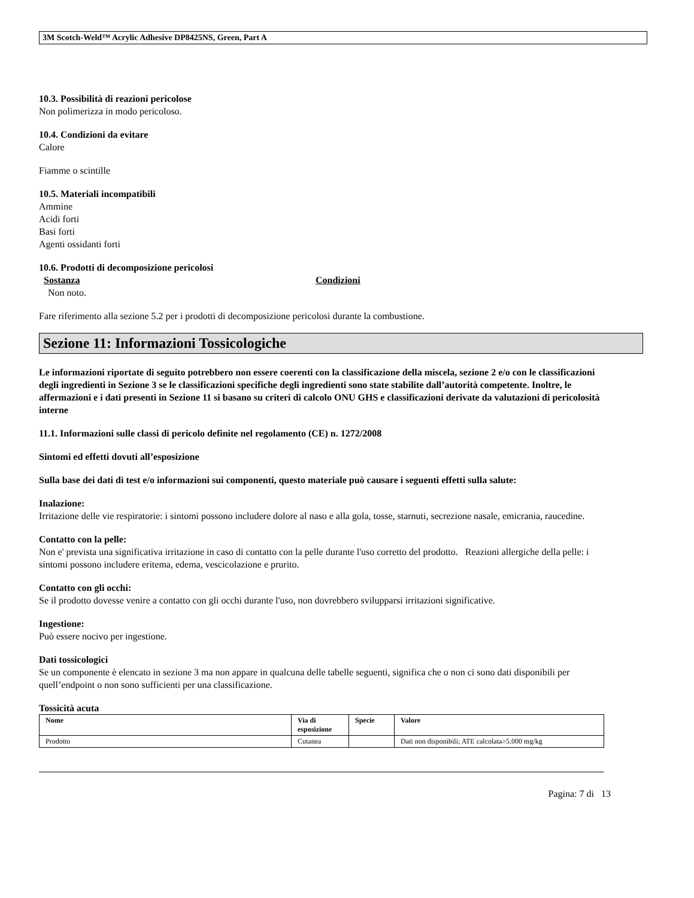3M Scotch-Weld™ Acrylic Adhesive DP8425NS, Green, Part A
10.3. Possibilità di reazioni pericolose
Non polimerizza in modo pericoloso.
10.4. Condizioni da evitare
Calore
Fiamme o scintille
10.5. Materiali incompatibili
Ammine
Acidi forti
Basi forti
Agenti ossidanti forti
10.6. Prodotti di decomposizione pericolosi
Sostanza Condizioni
Non noto.
Fare riferimento alla sezione 5.2 per i prodotti di decomposizione pericolosi durante la combustione.
Sezione 11: Informazioni Tossicologiche
Le informazioni riportate di seguito potrebbero non essere coerenti con la classificazione della miscela, sezione 2 e/o con le classificazioni degli ingredienti in Sezione 3 se le classificazioni specifiche degli ingredienti sono state stabilite dall’autorità competente. Inoltre, le affermazioni e i dati presenti in Sezione 11 si basano su criteri di calcolo ONU GHS e classificazioni derivate da valutazioni di pericolosità interne
11.1. Informazioni sulle classi di pericolo definite nel regolamento (CE) n. 1272/2008
Sintomi ed effetti dovuti all’esposizione
Sulla base dei dati di test e/o informazioni sui componenti, questo materiale può causare i seguenti effetti sulla salute:
Inalazione:
Irritazione delle vie respiratorie: i sintomi possono includere dolore al naso e alla gola, tosse, starnuti, secrezione nasale, emicrania, raucedine.
Contatto con la pelle:
Non e' prevista una significativa irritazione in caso di contatto con la pelle durante l'uso corretto del prodotto. Reazioni allergiche della pelle: i sintomi possono includere eritema, edema, vescicolazione e prurito.
Contatto con gli occhi:
Se il prodotto dovesse venire a contatto con gli occhi durante l'uso, non dovrebbero svilupparsi irritazioni significative.
Ingestione:
Può essere nocivo per ingestione.
Dati tossicologici
Se un componente è elencato in sezione 3 ma non appare in qualcuna delle tabelle seguenti, significa che o non ci sono dati disponibili per quell’endpoint o non sono sufficienti per una classificazione.
Tossicità acuta
| Nome | Via di esposizione | Specie | Valore |
| --- | --- | --- | --- |
| Prodotto | Cutanea | | Dati non disponibili; ATE calcolata>5.000 mg/kg |
Pagina: 7 di 13